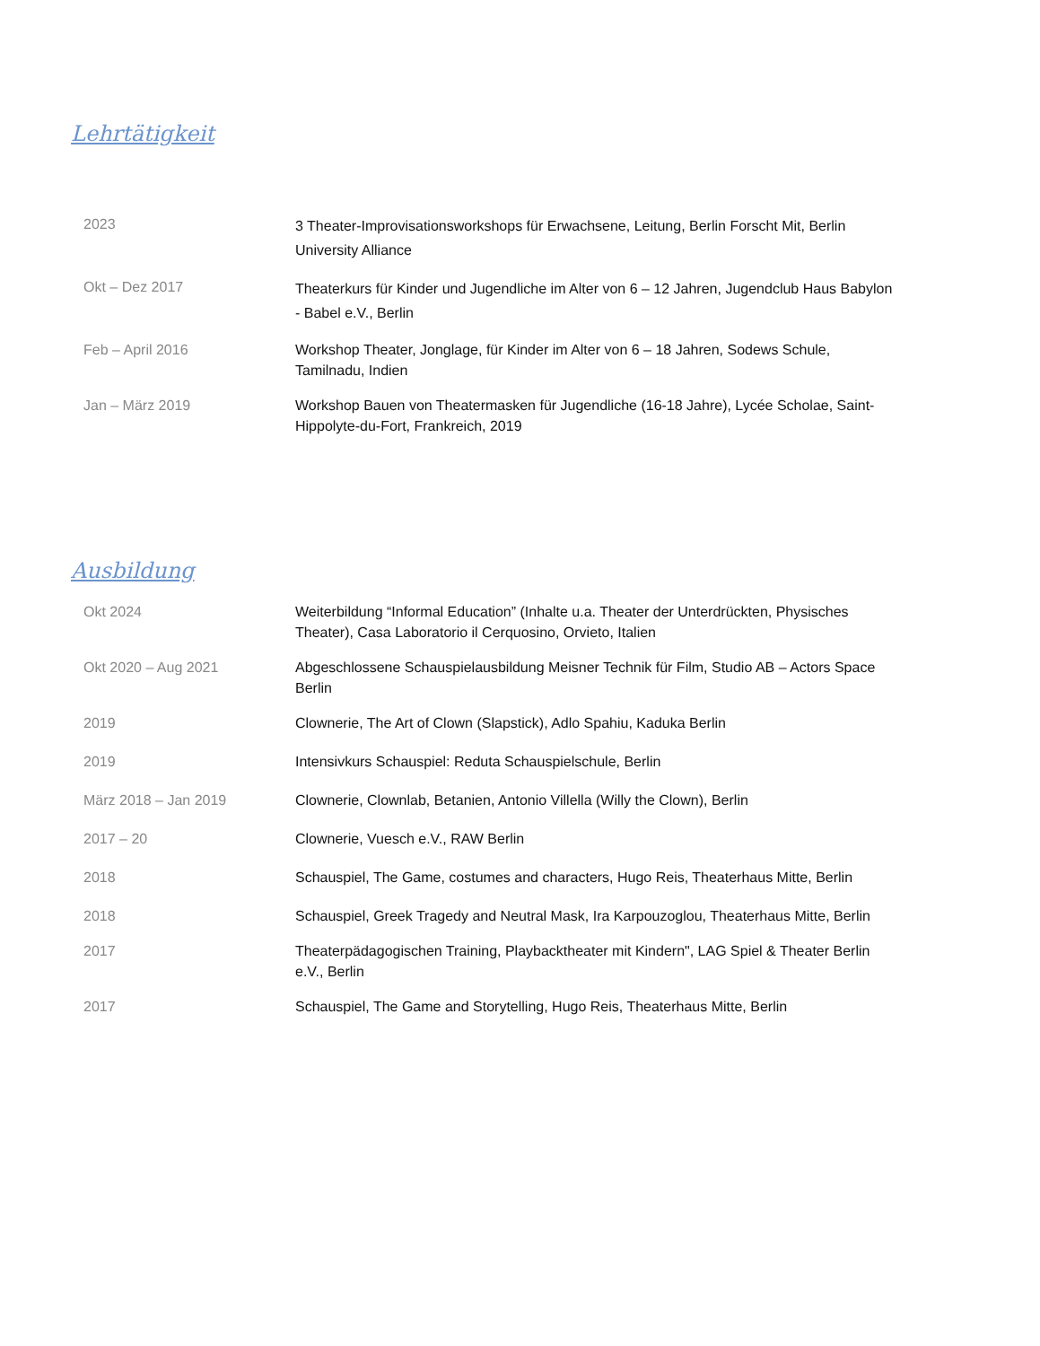Lehrtätigkeit
2023
3 Theater-Improvisationsworkshops für Erwachsene, Leitung, Berlin Forscht Mit, Berlin University Alliance
Okt – Dez 2017
Theaterkurs für Kinder und Jugendliche im Alter von 6 – 12 Jahren, Jugendclub Haus Babylon - Babel e.V., Berlin
Feb – April 2016 Workshop Theater, Jonglage, für Kinder im Alter von 6 – 18 Jahren, Sodews Schule, Tamilnadu, Indien
Jan – März 2019 Workshop Bauen von Theatermasken für Jugendliche (16-18 Jahre), Lycée Scholae, Saint-Hippolyte-du-Fort, Frankreich, 2019
Ausbildung
Okt 2024 Weiterbildung “Informal Education” (Inhalte u.a. Theater der Unterdrückten, Physisches Theater), Casa Laboratorio il Cerquosino, Orvieto, Italien
Okt 2020 – Aug 2021 Abgeschlossene Schauspielausbildung Meisner Technik für Film, Studio AB – Actors Space Berlin
2019 Clownerie, The Art of Clown (Slapstick), Adlo Spahiu, Kaduka Berlin
2019 Intensivkurs Schauspiel: Reduta Schauspielschule, Berlin
März 2018 – Jan 2019 Clownerie, Clownlab, Betanien, Antonio Villella (Willy the Clown), Berlin
2017 – 20 Clownerie, Vuesch e.V., RAW Berlin
2018 Schauspiel, The Game, costumes and characters, Hugo Reis, Theaterhaus Mitte, Berlin
2018 Schauspiel, Greek Tragedy and Neutral Mask, Ira Karpouzoglou, Theaterhaus Mitte, Berlin
2017 Theaterpädagogischen Training, Playbacktheater mit Kindern", LAG Spiel & Theater Berlin e.V., Berlin
2017 Schauspiel, The Game and Storytelling, Hugo Reis, Theaterhaus Mitte, Berlin